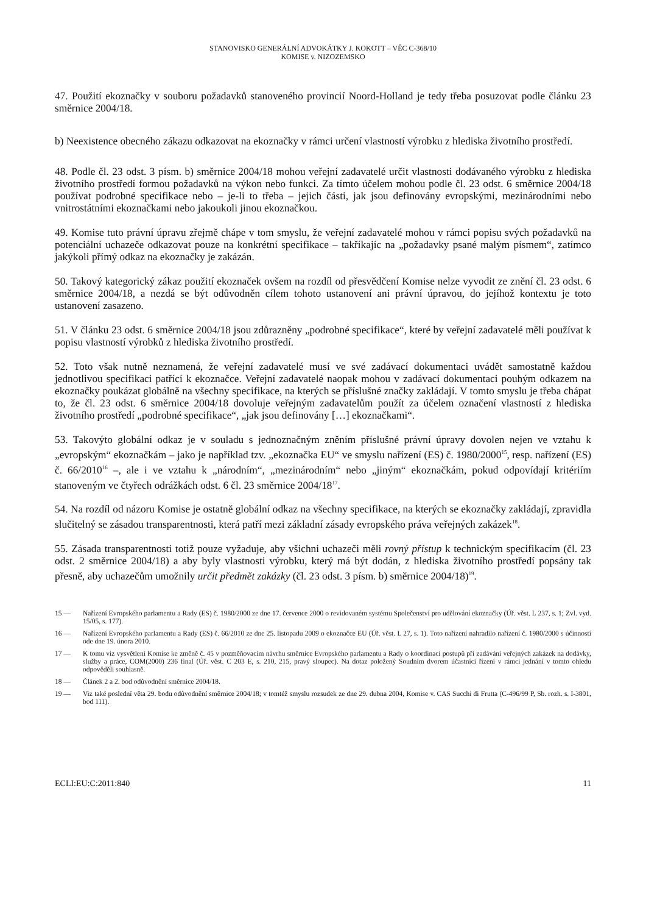STANOVISKO GENERÁLNÍ ADVOKÁTKY J. KOKOTT – VĚC C-368/10
KOMISE v. NIZOZEMSKO
47. Použití ekoznačky v souboru požadavků stanoveného provincií Noord-Holland je tedy třeba posuzovat podle článku 23 směrnice 2004/18.
b) Neexistence obecného zákazu odkazovat na ekoznačky v rámci určení vlastností výrobku z hlediska životního prostředí.
48. Podle čl. 23 odst. 3 písm. b) směrnice 2004/18 mohou veřejní zadavatelé určit vlastnosti dodávaného výrobku z hlediska životního prostředí formou požadavků na výkon nebo funkci. Za tímto účelem mohou podle čl. 23 odst. 6 směrnice 2004/18 používat podrobné specifikace nebo – je-li to třeba – jejich části, jak jsou definovány evropskými, mezinárodními nebo vnitrostátními ekoznačkami nebo jakoukoli jinou ekoznačkou.
49. Komise tuto právní úpravu zřejmě chápe v tom smyslu, že veřejní zadavatelé mohou v rámci popisu svých požadavků na potenciální uchazeče odkazovat pouze na konkrétní specifikace – takříkajíc na „požadavky psané malým písmem“, zatímco jakýkoli přímý odkaz na ekoznačky je zakázán.
50. Takový kategorický zákaz použití ekoznaček ovšem na rozdíl od přesvědčení Komise nelze vyvodit ze znění čl. 23 odst. 6 směrnice 2004/18, a nezdá se být odůvodněn cílem tohoto ustanovení ani právní úpravou, do jejíhož kontextu je toto ustanovení zasazeno.
51. V článku 23 odst. 6 směrnice 2004/18 jsou zdůrazněny „podrobné specifikace“, které by veřejní zadavatelé měli používat k popisu vlastností výrobků z hlediska životního prostředí.
52. Toto však nutně neznamená, že veřejní zadavatelé musí ve své zadávací dokumentaci uvádět samostatně každou jednotlivou specifikaci patřící k ekoznačce. Veřejní zadavatelé naopak mohou v zadávací dokumentaci pouhým odkazem na ekoznačky poukázat globálně na všechny specifikace, na kterých se příslušné značky zakládají. V tomto smyslu je třeba chápat to, že čl. 23 odst. 6 směrnice 2004/18 dovoluje veřejným zadavatelům použít za účelem označení vlastností z hlediska životního prostředí „podrobné specifikace“, „jak jsou definovány […] ekoznačkami“.
53. Takovýto globální odkaz je v souladu s jednoznačným zněním příslušné právní úpravy dovolen nejen ve vztahu k „evropským“ ekoznačkám – jako je například tzv. „ekoznačka EU“ ve smyslu nařízení (ES) č. 1980/2000<sup>15</sup>, resp. nařízení (ES) č. 66/2010<sup>16</sup> –, ale i ve vztahu k „národním“, „mezinárodním“ nebo „jiným“ ekoznačkám, pokud odpovídají kritériím stanoveným ve čtyřech odrážkách odst. 6 čl. 23 směrnice 2004/18<sup>17</sup>.
54. Na rozdíl od názoru Komise je ostatně globální odkaz na všechny specifikace, na kterých se ekoznačky zakládají, zpravidla slučitelný se zásadou transparentnosti, která patří mezi základní zásady evropského práva veřejných zakázek<sup>18</sup>.
55. Zásada transparentnosti totiž pouze vyžaduje, aby všichni uchazeči měli rovný přístup k technickým specifikacím (čl. 23 odst. 2 směrnice 2004/18) a aby byly vlastnosti výrobku, který má být dodán, z hlediska životního prostředí popsány tak přesně, aby uchazečům umožnily určit předmět zakázky (čl. 23 odst. 3 písm. b) směrnice 2004/18)<sup>19</sup>.
15 — Nařízení Evropského parlamentu a Rady (ES) č. 1980/2000 ze dne 17. července 2000 o revidovaném systému Společenství pro udělování ekoznačky (Úř. věst. L 237, s. 1; Zvl. vyd. 15/05, s. 177).
16 — Nařízení Evropského parlamentu a Rady (ES) č. 66/2010 ze dne 25. listopadu 2009 o ekoznačce EU (Úř. věst. L 27, s. 1). Toto nařízení nahradilo nařízení č. 1980/2000 s účinností ode dne 19. února 2010.
17 — K tomu viz vysvětlení Komise ke změně č. 45 v pozměňovacím návrhu směrnice Evropského parlamentu a Rady o koordinaci postupů při zadávání veřejných zakázek na dodávky, služby a práce, COM(2000) 236 final (Úř. věst. C 203 E, s. 210, 215, pravý sloupec). Na dotaz položený Soudním dvorem účastníci řízení v rámci jednání v tomto ohledu odpověděli souhlasně.
18 — Článek 2 a 2. bod odůvodnění směrnice 2004/18.
19 — Viz také poslední věta 29. bodu odůvodnění směrnice 2004/18; v tomtéž smyslu rozsudek ze dne 29. dubna 2004, Komise v. CAS Succhi di Frutta (C-496/99 P, Sb. rozh. s. I-3801, bod 111).
ECLI:EU:C:2011:840 11